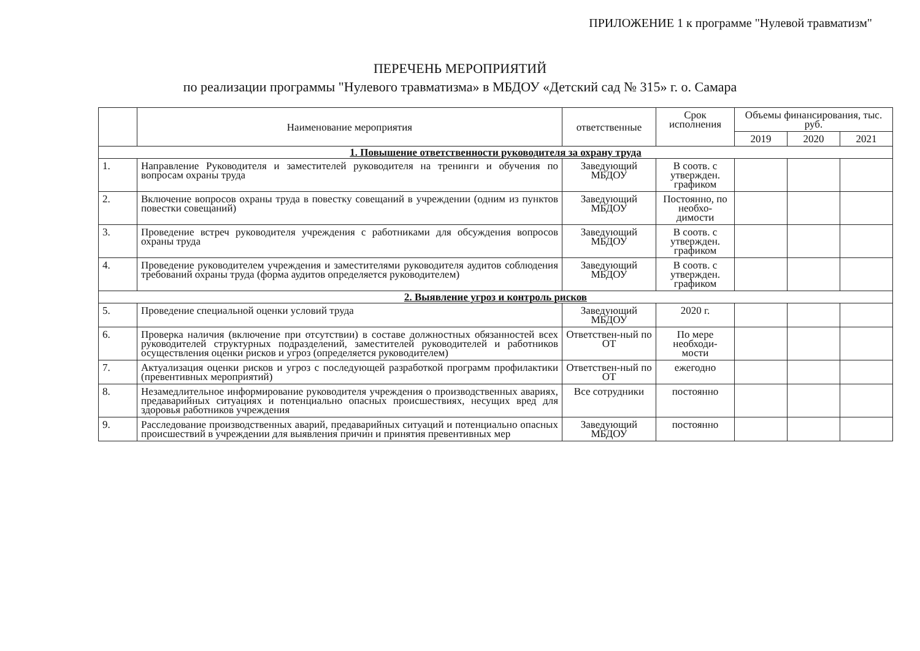ПРИЛОЖЕНИЕ 1 к программе "Нулевой травматизм"
ПЕРЕЧЕНЬ МЕРОПРИЯТИЙ
по реализации программы "Нулевого травматизма» в МБДОУ «Детский сад № 315» г. о. Самара
| | Наименование мероприятия | ответственные | Срок исполнения | Объемы финансирования, тыс. руб. | | |
| --- | --- | --- | --- | --- | --- | --- |
| | | | | 2019 | 2020 | 2021 |
| 1. Повышение ответственности руководителя за охрану труда | | | | | | |
| 1. | Направление Руководителя и заместителей руководителя на тренинги и обучения по вопросам охраны труда | Заведующий МБДОУ | В соотв. с утвержден. графиком | | | |
| 2. | Включение вопросов охраны труда в повестку совещаний в учреждении (одним из пунктов повестки совещаний) | Заведующий МБДОУ | Постоянно, по необхо-димости | | | |
| 3. | Проведение встреч руководителя учреждения с работниками для обсуждения вопросов охраны труда | Заведующий МБДОУ | В соотв. с утвержден. графиком | | | |
| 4. | Проведение руководителем учреждения и заместителями руководителя аудитов соблюдения требований охраны труда (форма аудитов определяется руководителем) | Заведующий МБДОУ | В соотв. с утвержден. графиком | | | |
| 2. Выявление угроз и контроль рисков | | | | | | |
| 5. | Проведение специальной оценки условий труда | Заведующий МБДОУ | 2020 г. | | | |
| 6. | Проверка наличия (включение при отсутствии) в составе должностных обязанностей всех руководителей структурных подразделений, заместителей руководителей и работников осуществления оценки рисков и угроз (определяется руководителем) | Ответствен-ный по ОТ | По мере необходи-мости | | | |
| 7. | Актуализация оценки рисков и угроз с последующей разработкой программ профилактики (превентивных мероприятий) | Ответствен-ный по ОТ | ежегодно | | | |
| 8. | Незамедлительное информирование руководителя учреждения о производственных авариях, предаварийных ситуациях и потенциально опасных происшествиях, несущих вред для здоровья работников учреждения | Все сотрудники | постоянно | | | |
| 9. | Расследование производственных аварий, предаварийных ситуаций и потенциально опасных происшествий в учреждении для выявления причин и принятия превентивных мер | Заведующий МБДОУ | постоянно | | | |